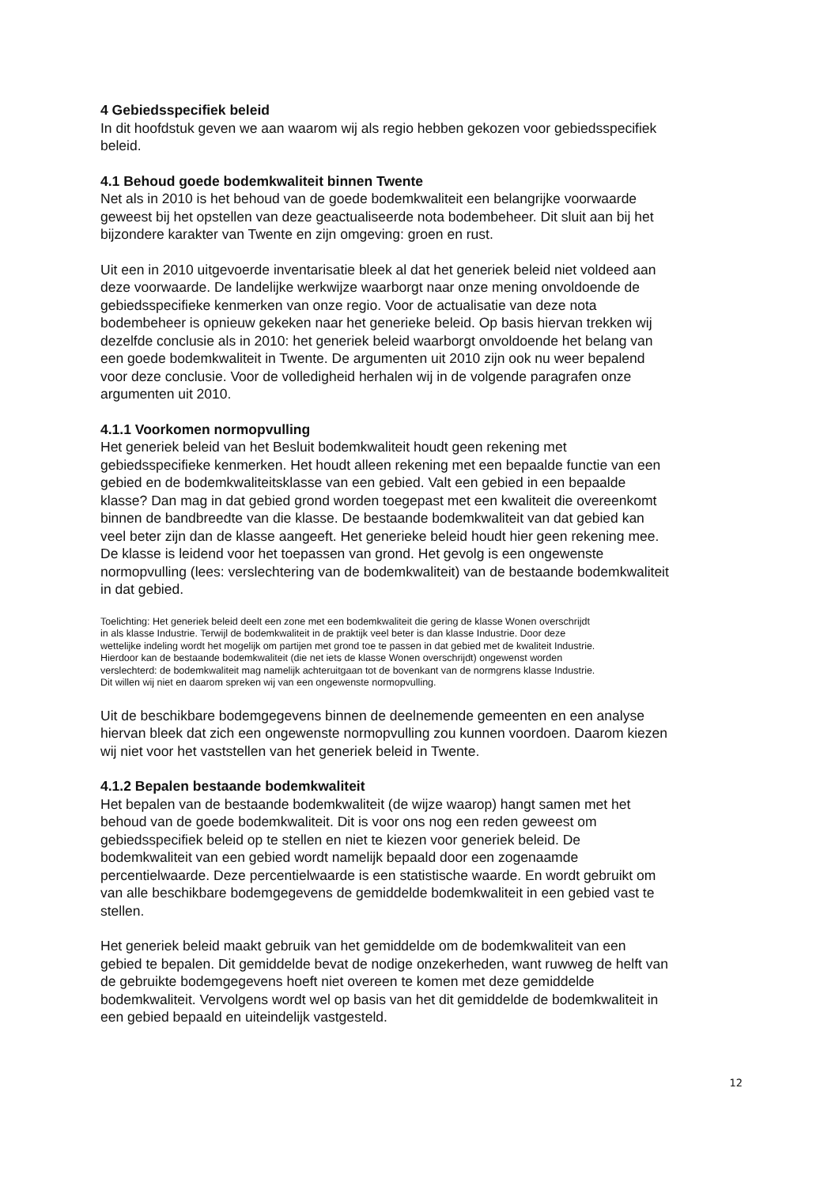4 Gebiedsspecifiek beleid
In dit hoofdstuk geven we aan waarom wij als regio hebben gekozen voor gebiedsspecifiek
beleid.
4.1 Behoud goede bodemkwaliteit binnen Twente
Net als in 2010 is het behoud van de goede bodemkwaliteit een belangrijke voorwaarde
geweest bij het opstellen van deze geactualiseerde nota bodembeheer. Dit sluit aan bij het
bijzondere karakter van Twente en zijn omgeving: groen en rust.
Uit een in 2010 uitgevoerde inventarisatie bleek al dat het generiek beleid niet voldeed aan
deze voorwaarde. De landelijke werkwijze waarborgt naar onze mening onvoldoende de
gebiedsspecifieke kenmerken van onze regio. Voor de actualisatie van deze nota
bodembeheer is opnieuw gekeken naar het generieke beleid. Op basis hiervan trekken wij
dezelfde conclusie als in 2010: het generiek beleid waarborgt onvoldoende het belang van
een goede bodemkwaliteit in Twente. De argumenten uit 2010 zijn ook nu weer bepalend
voor deze conclusie. Voor de volledigheid herhalen wij in de volgende paragrafen onze
argumenten uit 2010.
4.1.1 Voorkomen normopvulling
Het generiek beleid van het Besluit bodemkwaliteit houdt geen rekening met
gebiedsspecifieke kenmerken. Het houdt alleen rekening met een bepaalde functie van een
gebied en de bodemkwaliteitsklasse van een gebied. Valt een gebied in een bepaalde
klasse? Dan mag in dat gebied grond worden toegepast met een kwaliteit die overeenkomt
binnen de bandbreedte van die klasse. De bestaande bodemkwaliteit van dat gebied kan
veel beter zijn dan de klasse aangeeft. Het generieke beleid houdt hier geen rekening mee.
De klasse is leidend voor het toepassen van grond. Het gevolg is een ongewenste
normopvulling (lees: verslechtering van de bodemkwaliteit) van de bestaande bodemkwaliteit
in dat gebied.
Toelichting: Het generiek beleid deelt een zone met een bodemkwaliteit die gering de klasse Wonen overschrijdt
in als klasse Industrie. Terwijl de bodemkwaliteit in de praktijk veel beter is dan klasse Industrie. Door deze
wettelijke indeling wordt het mogelijk om partijen met grond toe te passen in dat gebied met de kwaliteit Industrie.
Hierdoor kan de bestaande bodemkwaliteit (die net iets de klasse Wonen overschrijdt) ongewenst worden
verslechterd: de bodemkwaliteit mag namelijk achteruitgaan tot de bovenkant van de normgrens klasse Industrie.
Dit willen wij niet en daarom spreken wij van een ongewenste normopvulling.
Uit de beschikbare bodemgegevens binnen de deelnemende gemeenten en een analyse
hiervan bleek dat zich een ongewenste normopvulling zou kunnen voordoen. Daarom kiezen
wij niet voor het vaststellen van het generiek beleid in Twente.
4.1.2 Bepalen bestaande bodemkwaliteit
Het bepalen van de bestaande bodemkwaliteit (de wijze waarop) hangt samen met het
behoud van de goede bodemkwaliteit. Dit is voor ons nog een reden geweest om
gebiedsspecifiek beleid op te stellen en niet te kiezen voor generiek beleid. De
bodemkwaliteit van een gebied wordt namelijk bepaald door een zogenaamde
percentielwaarde. Deze percentielwaarde is een statistische waarde. En wordt gebruikt om
van alle beschikbare bodemgegevens de gemiddelde bodemkwaliteit in een gebied vast te
stellen.
Het generiek beleid maakt gebruik van het gemiddelde om de bodemkwaliteit van een
gebied te bepalen. Dit gemiddelde bevat de nodige onzekerheden, want ruwweg de helft van
de gebruikte bodemgegevens hoeft niet overeen te komen met deze gemiddelde
bodemkwaliteit. Vervolgens wordt wel op basis van het dit gemiddelde de bodemkwaliteit in
een gebied bepaald en uiteindelijk vastgesteld.
12